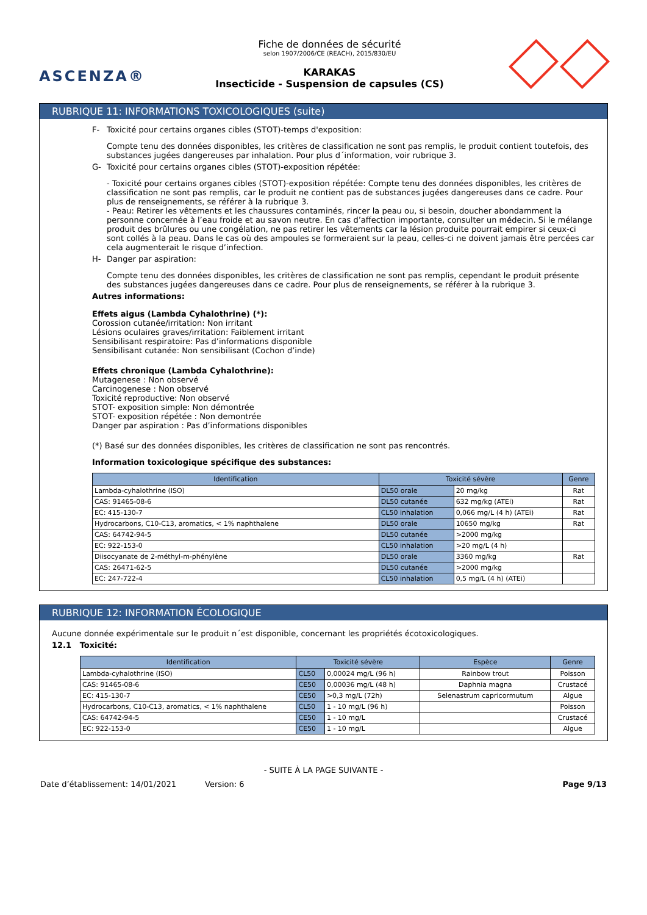ASCENZA®
Fiche de données de sécurité
selon 1907/2006/CE (REACH), 2015/830/EU
KARAKAS
Insecticide - Suspension de capsules (CS)
RUBRIQUE 11: INFORMATIONS TOXICOLOGIQUES (suite)
F- Toxicité pour certains organes cibles (STOT)-temps d'exposition:
Compte tenu des données disponibles, les critères de classification ne sont pas remplis, le produit contient toutefois, des substances jugées dangereuses par inhalation. Pour plus d´information, voir rubrique 3.
G- Toxicité pour certains organes cibles (STOT)-exposition répétée:
- Toxicité pour certains organes cibles (STOT)-exposition répétée: Compte tenu des données disponibles, les critères de classification ne sont pas remplis, car le produit ne contient pas de substances jugées dangereuses dans ce cadre. Pour plus de renseignements, se référer à la rubrique 3.
- Peau: Retirer les vêtements et les chaussures contaminés, rincer la peau ou, si besoin, doucher abondamment la personne concernée à l’eau froide et au savon neutre. En cas d’affection importante, consulter un médecin. Si le mélange produit des brûlures ou une congélation, ne pas retirer les vêtements car la lésion produite pourrait empirer si ceux-ci sont collés à la peau. Dans le cas où des ampoules se formeraient sur la peau, celles-ci ne doivent jamais être percées car cela augmenterait le risque d’infection.
H- Danger par aspiration:
Compte tenu des données disponibles, les critères de classification ne sont pas remplis, cependant le produit présente des substances jugées dangereuses dans ce cadre. Pour plus de renseignements, se référer à la rubrique 3.
Autres informations:
Effets aigus (Lambda Cyhalothrine) (*):
Corossion cutanée/irritation: Non irritant
Lésions oculaires graves/irritation: Faiblement irritant
Sensibilisant respiratoire: Pas d’informations disponible
Sensibilisant cutanée: Non sensibilisant (Cochon d’inde)
Effets chronique (Lambda Cyhalothrine):
Mutagenese : Non observé
Carcinogenese : Non observé
Toxicité reproductive: Non observé
STOT- exposition simple: Non démontrée
STOT- exposition répétée : Non demontrée
Danger par aspiration : Pas d’informations disponibles
(*) Basé sur des données disponibles, les critères de classification ne sont pas rencontrés.
Information toxicologique spécifique des substances:
| Identification | Toxicité sévère | | Genre |
| --- | --- | --- | --- |
| Lambda-cyhalothrine (ISO) | DL50 orale | 20 mg/kg | Rat |
| CAS: 91465-08-6 | DL50 cutanée | 632 mg/kg (ATEi) | Rat |
| EC: 415-130-7 | CL50 inhalation | 0,066 mg/L (4 h) (ATEi) | Rat |
| Hydrocarbons, C10-C13, aromatics, < 1% naphthalene | DL50 orale | 10650 mg/kg | Rat |
| CAS: 64742-94-5 | DL50 cutanée | >2000 mg/kg | |
| EC: 922-153-0 | CL50 inhalation | >20 mg/L (4 h) | |
| Diisocyanate de 2-méthyl-m-phénylène | DL50 orale | 3360 mg/kg | Rat |
| CAS: 26471-62-5 | DL50 cutanée | >2000 mg/kg | |
| EC: 247-722-4 | CL50 inhalation | 0,5 mg/L (4 h) (ATEi) | |
RUBRIQUE 12: INFORMATION ÉCOLOGIQUE
Aucune donnée expérimentale sur le produit n´est disponible, concernant les propriétés écotoxicologiques.
12.1 Toxicité:
| Identification | Toxicité sévère | | Espèce | Genre |
| --- | --- | --- | --- | --- |
| Lambda-cyhalothrine (ISO) | CL50 | 0,00024 mg/L (96 h) | Rainbow trout | Poisson |
| CAS: 91465-08-6 | CE50 | 0,00036 mg/L (48 h) | Daphnia magna | Crustacé |
| EC: 415-130-7 | CE50 | >0,3 mg/L (72h) | Selenastrum capricormutum | Algue |
| Hydrocarbons, C10-C13, aromatics, < 1% naphthalene | CL50 | 1 - 10 mg/L (96 h) | | Poisson |
| CAS: 64742-94-5 | CE50 | 1 - 10 mg/L | | Crustacé |
| EC: 922-153-0 | CE50 | 1 - 10 mg/L | | Algue |
- SUITE À LA PAGE SUIVANTE -
Date d’établissement: 14/01/2021 Version: 6 Page 9/13